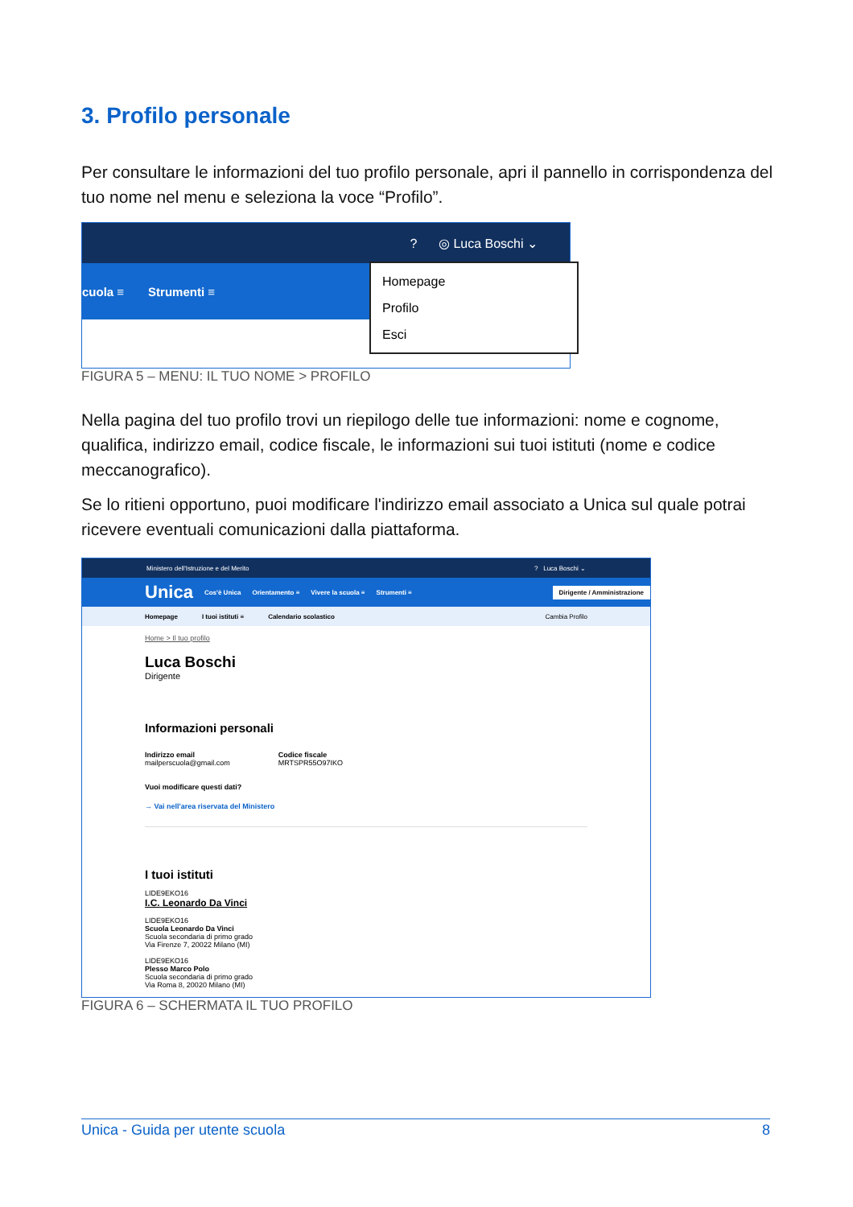3. Profilo personale
Per consultare le informazioni del tuo profilo personale, apri il pannello in corrispondenza del tuo nome nel menu e seleziona la voce “Profilo”.
? ◎ Luca Boschi ⌄
cuola ≡ Strumenti ≡
Homepage
Profilo
Esci
FIGURA 5 – MENU: IL TUO NOME > PROFILO
Nella pagina del tuo profilo trovi un riepilogo delle tue informazioni: nome e cognome, qualifica, indirizzo email, codice fiscale, le informazioni sui tuoi istituti (nome e codice meccanografico).
Se lo ritieni opportuno, puoi modificare l'indirizzo email associato a Unica sul quale potrai ricevere eventuali comunicazioni dalla piattaforma.
Ministero dell'Istruzione e del Merito? Luca Boschi ⌄
Unica Cos'è Unica Orientamento ≡ Vivere la scuola ≡ Strumenti ≡ Dirigente / Amministrazione
Homepage I tuoi istituti ≡ Calendario scolastico Cambia Profilo
Home > Il tuo profilo
Luca Boschi
Dirigente
Informazioni personali
Indirizzo email
mailperscuola@gmail.com
Codice fiscale
MRTSPR55O97IKO
Vuoi modificare questi dati?
→ Vai nell'area riservata del Ministero
I tuoi istituti
LIDE9EKO16
I.C. Leonardo Da Vinci
LIDE9EKO16
Scuola Leonardo Da Vinci
Scuola secondaria di primo grado
Via Firenze 7, 20022 Milano (MI)
LIDE9EKO16
Plesso Marco Polo
Scuola secondaria di primo grado
Via Roma 8, 20020 Milano (MI)
FIGURA 6 – SCHERMATA IL TUO PROFILO
Unica - Guida per utente scuola 8